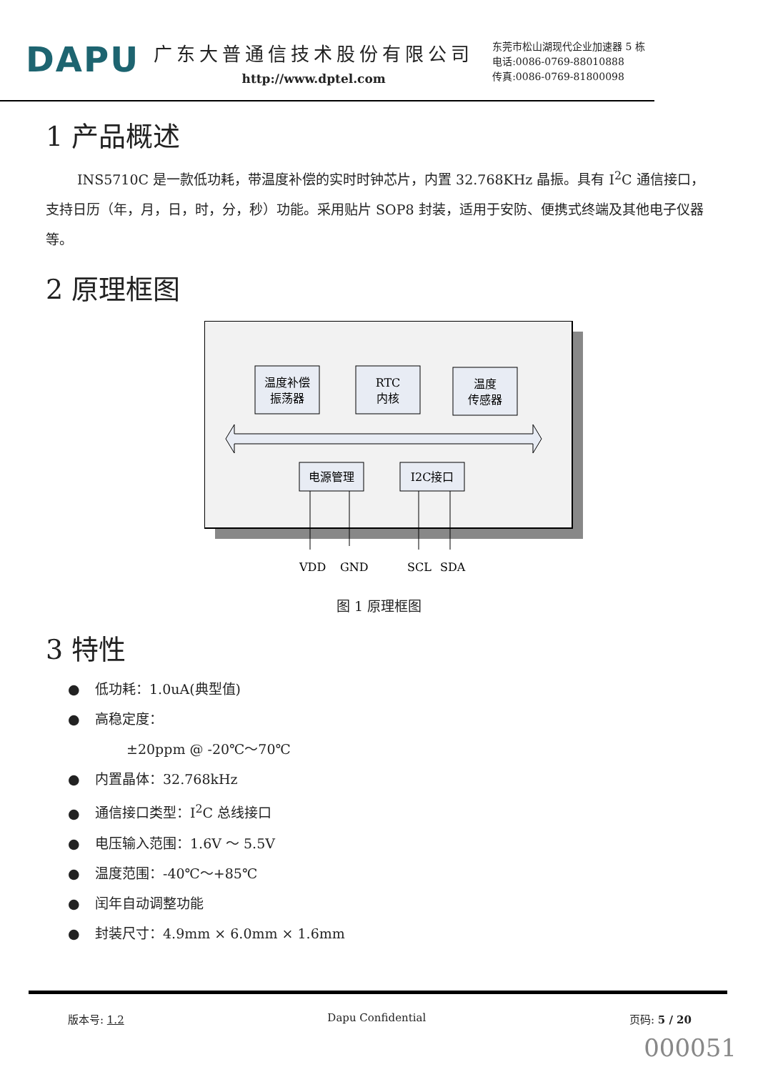DAPU
广东大普通信技术股份有限公司
http://www.dptel.com
东莞市松山湖现代企业加速器 5 栋
电话:0086-0769-88010888
传真:0086-0769-81800098
1 产品概述
INS5710C 是一款低功耗，带温度补偿的实时时钟芯片，内置 32.768KHz 晶振。具有 I<sup>2</sup>C 通信接口，支持日历（年，月，日，时，分，秒）功能。采用贴片 SOP8 封装，适用于安防、便携式终端及其他电子仪器等。
2 原理框图
温度补偿
振荡器
RTC
内核
温度
传感器
电源管理
I2C接口
VDD
GND
SCL
SDA
图 1 原理框图
3 特性
● 低功耗：1.0uA(典型值)
● 高稳定度：
±20ppm @ -20℃～70℃
● 内置晶体：32.768kHz
● 通信接口类型：I<sup>2</sup>C 总线接口
● 电压输入范围：1.6V ～ 5.5V
● 温度范围：-40℃～+85℃
● 闰年自动调整功能
● 封装尺寸：4.9mm × 6.0mm × 1.6mm
版本号: 1.2 Dapu Confidential 页码: 5 / 20
000051